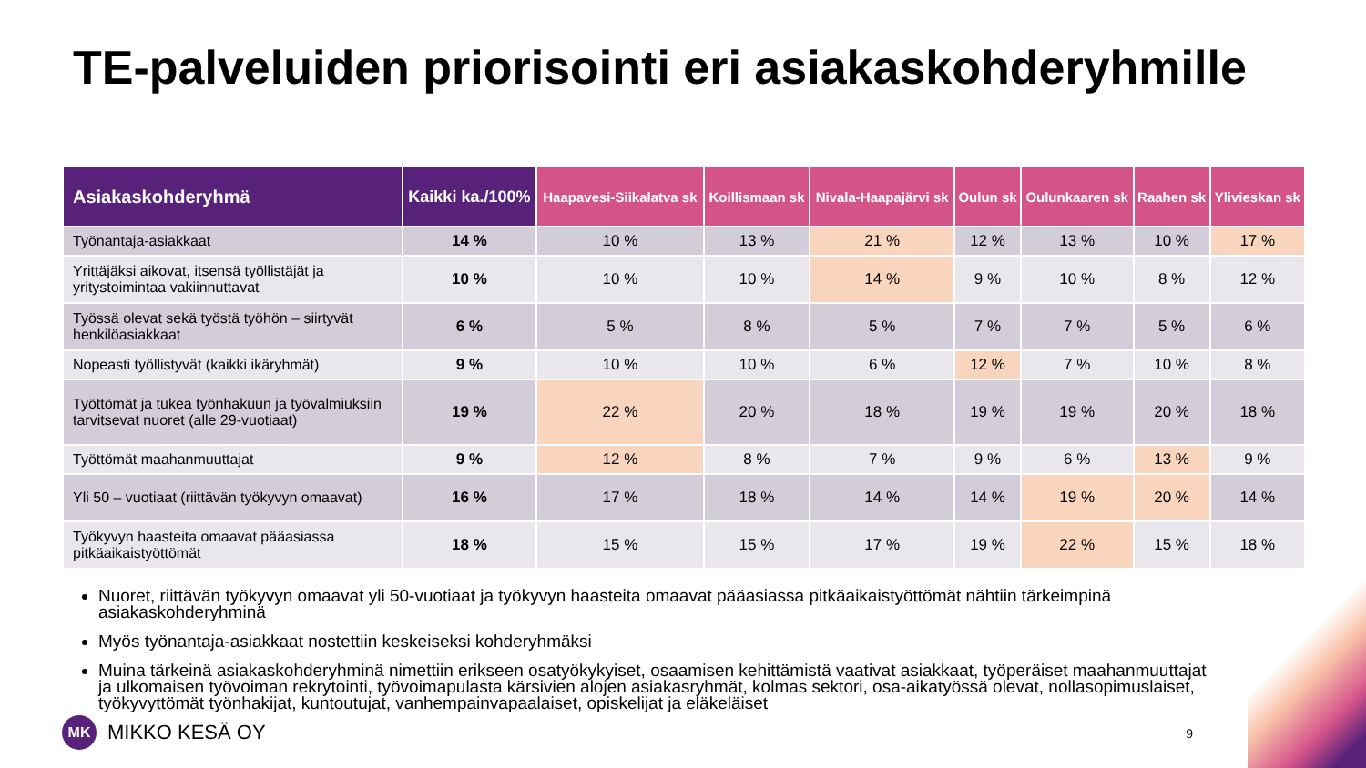TE-palveluiden priorisointi eri asiakaskohderyhmille
| Asiakaskohderyhmä | Kaikki ka./100% | Haapavesi-Siikalatva sk | Koillismaan sk | Nivala-Haapajärvi sk | Oulun sk | Oulunkaaren sk | Raahen sk | Ylivieskan sk |
| --- | --- | --- | --- | --- | --- | --- | --- | --- |
| Työnantaja-asiakkaat | 14 % | 10 % | 13 % | 21 % | 12 % | 13 % | 10 % | 17 % |
| Yrittäjäksi aikovat, itsensä työllistäjät ja yritystoimintaa vakiinnuttavat | 10 % | 10 % | 10 % | 14 % | 9 % | 10 % | 8 % | 12 % |
| Työssä olevat sekä työstä työhön – siirtyvät henkilöasiakkaat | 6 % | 5 % | 8 % | 5 % | 7 % | 7 % | 5 % | 6 % |
| Nopeasti työllistyvät (kaikki ikäryhmät) | 9 % | 10 % | 10 % | 6 % | 12 % | 7 % | 10 % | 8 % |
| Työttömät ja tukea työnhakuun ja työvalmiuksiin tarvitsevat nuoret (alle 29-vuotiaat) | 19 % | 22 % | 20 % | 18 % | 19 % | 19 % | 20 % | 18 % |
| Työttömät maahanmuuttajat | 9 % | 12 % | 8 % | 7 % | 9 % | 6 % | 13 % | 9 % |
| Yli 50 – vuotiaat (riittävän työkyvyn omaavat) | 16 % | 17 % | 18 % | 14 % | 14 % | 19 % | 20 % | 14 % |
| Työkyvyn haasteita omaavat pääasiassa pitkäaikaistyöttömät | 18 % | 15 % | 15 % | 17 % | 19 % | 22 % | 15 % | 18 % |
Nuoret, riittävän työkyvyn omaavat yli 50-vuotiaat ja työkyvyn haasteita omaavat pääasiassa pitkäaikaistyöttömät nähtiin tärkeimpinä asiakaskohderyhminä
Myös työnantaja-asiakkaat nostettiin keskeiseksi kohderyhmäksi
Muina tärkeinä asiakaskohderyhminä nimettiin erikseen osatyökykyiset, osaamisen kehittämistä vaativat asiakkaat, työperäiset maahanmuuttajat ja ulkomaisen työvoiman rekrytointi, työvoimapulasta kärsivien alojen asiakasryhmät, kolmas sektori, osa-aikatyössä olevat, nollasopimuslaiset, työkyvyttömät työnhakijat, kuntoutujat, vanhempainvapaalaiset, opiskelijat ja eläkeläiset
MK
MIKKO KESÄ OY
9